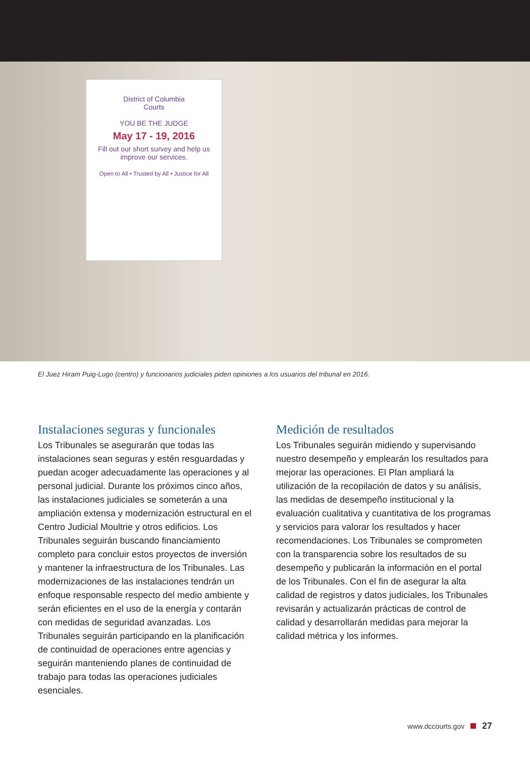District of Columbia
Courts
YOU BE THE JUDGE
May 17 - 19, 2016
Fill out our short survey and help us improve our services.
Open to All • Trusted by All • Justice for All
El Juez Hiram Puig-Lugo (centro) y funcionarios judiciales piden opiniones a los usuarios del tribunal en 2016.
Instalaciones seguras y funcionales
Los Tribunales se asegurarán que todas las instalaciones sean seguras y estén resguardadas y puedan acoger adecuadamente las operaciones y al personal judicial. Durante los próximos cinco años, las instalaciones judiciales se someterán a una ampliación extensa y modernización estructural en el Centro Judicial Moultrie y otros edificios. Los Tribunales seguirán buscando financiamiento completo para concluir estos proyectos de inversión y mantener la infraestructura de los Tribunales. Las modernizaciones de las instalaciones tendrán un enfoque responsable respecto del medio ambiente y serán eficientes en el uso de la energía y contarán con medidas de seguridad avanzadas. Los Tribunales seguirán participando en la planificación de continuidad de operaciones entre agencias y seguirán manteniendo planes de continuidad de trabajo para todas las operaciones judiciales esenciales.
Medición de resultados
Los Tribunales seguirán midiendo y supervisando nuestro desempeño y emplearán los resultados para mejorar las operaciones. El Plan ampliará la utilización de la recopilación de datos y su análisis, las medidas de desempeño institucional y la evaluación cualitativa y cuantitativa de los programas y servicios para valorar los resultados y hacer recomendaciones. Los Tribunales se comprometen con la transparencia sobre los resultados de su desempeño y publicarán la información en el portal de los Tribunales. Con el fin de asegurar la alta calidad de registros y datos judiciales, los Tribunales revisarán y actualizarán prácticas de control de calidad y desarrollarán medidas para mejorar la calidad métrica y los informes.
www.dccourts.gov 27